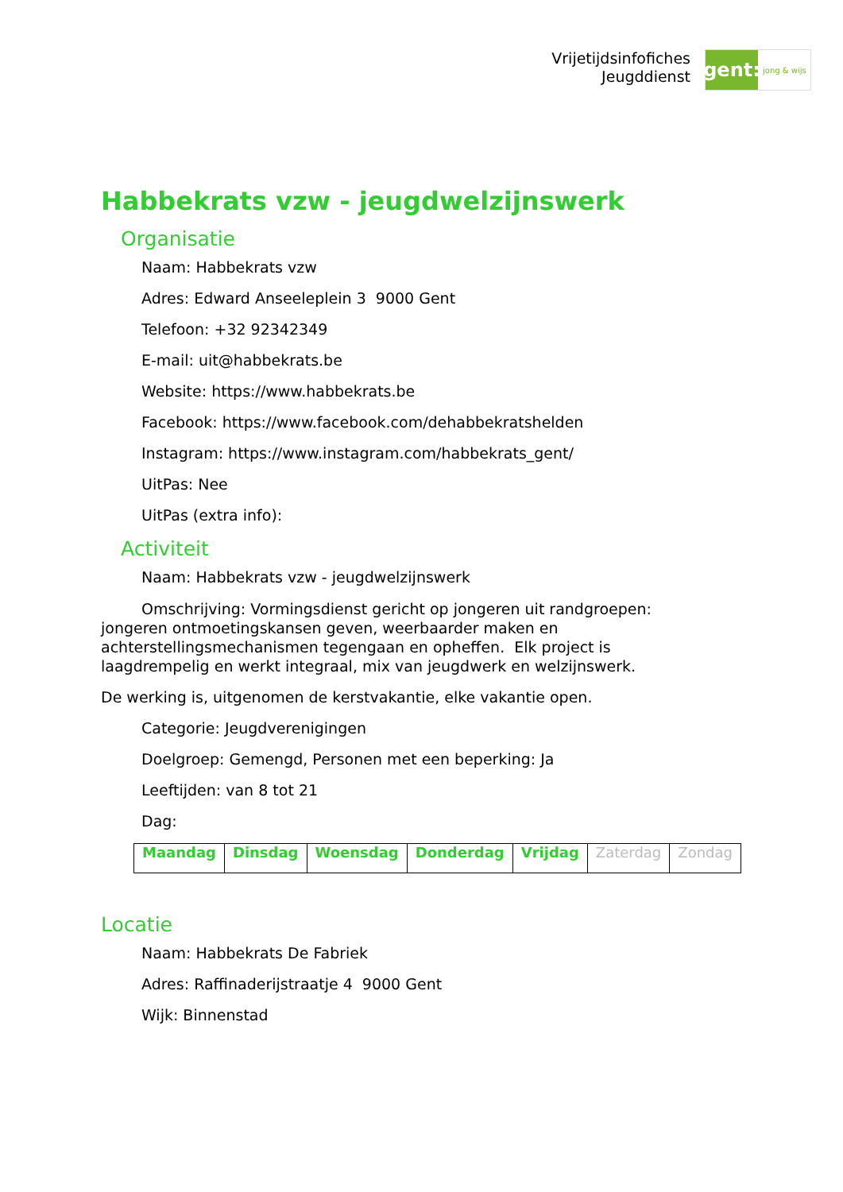Vrijetijdsinfofiches
Jeugddienst
gent:
jong & wijs
Habbekrats vzw - jeugdwelzijnswerk
Organisatie
Naam: Habbekrats vzw
Adres: Edward Anseeleplein 3 9000 Gent
Telefoon: +32 92342349
E-mail: uit@habbekrats.be
Website: https://www.habbekrats.be
Facebook: https://www.facebook.com/dehabbekratshelden
Instagram: https://www.instagram.com/habbekrats_gent/
UitPas: Nee
UitPas (extra info):
Activiteit
Naam: Habbekrats vzw - jeugdwelzijnswerk
Omschrijving: Vormingsdienst gericht op jongeren uit randgroepen: jongeren ontmoetingskansen geven, weerbaarder maken en achterstellingsmechanismen tegengaan en opheffen. Elk project is laagdrempelig en werkt integraal, mix van jeugdwerk en welzijnswerk.
De werking is, uitgenomen de kerstvakantie, elke vakantie open.
Categorie: Jeugdverenigingen
Doelgroep: Gemengd, Personen met een beperking: Ja
Leeftijden: van 8 tot 21
Dag:
| Maandag | Dinsdag | Woensdag | Donderdag | Vrijdag | Zaterdag | Zondag |
Locatie
Naam: Habbekrats De Fabriek
Adres: Raffinaderijstraatje 4 9000 Gent
Wijk: Binnenstad